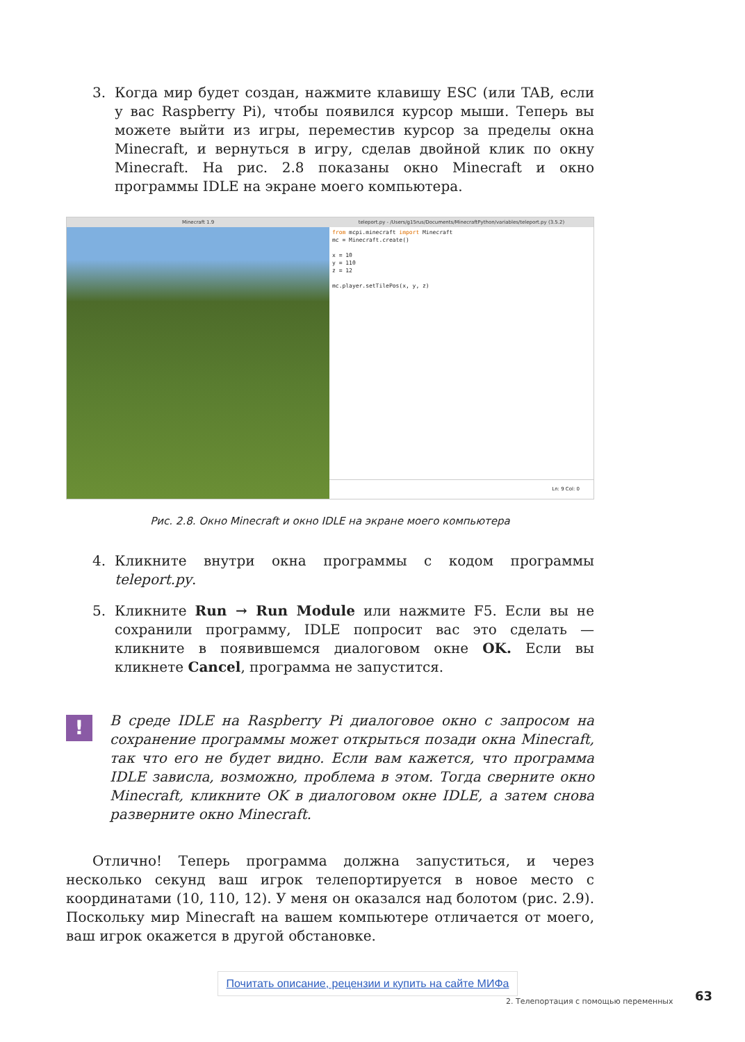3. Когда мир будет создан, нажмите клавишу ESC (или TAB, если у вас Raspberry Pi), чтобы появился курсор мыши. Теперь вы можете выйти из игры, переместив курсор за пределы окна Minecraft, и вернуться в игру, сделав двойной клик по окну Minecraft. На рис. 2.8 показаны окно Minecraft и окно программы IDLE на экране моего компьютера.
Minecraft 1.9 teleport.py - /Users/g15rus/Documents/MinecraftPython/variables/teleport.py (3.5.2)
from mcpi.minecraft import Minecraft
mc = Minecraft.create()

x = 10
y = 110
z = 12

mc.player.setTilePos(x, y, z)
Ln: 9 Col: 0
Рис. 2.8. Окно Minecraft и окно IDLE на экране моего компьютера
4. Кликните внутри окна программы с кодом программы teleport.py.
5. Кликните Run → Run Module или нажмите F5. Если вы не сохранили программу, IDLE попросит вас это сделать — кликните в появившемся диалоговом окне OK. Если вы кликнете Cancel, программа не запустится.
!
В среде IDLE на Raspberry Pi диалоговое окно с запросом на сохранение программы может открыться позади окна Minecraft, так что его не будет видно. Если вам кажется, что программа IDLE зависла, возможно, проблема в этом. Тогда сверните окно Minecraft, кликните OK в диалоговом окне IDLE, а затем снова разверните окно Minecraft.
Отлично! Теперь программа должна запуститься, и через несколько секунд ваш игрок телепортируется в новое место с координатами (10, 110, 12). У меня он оказался над болотом (рис. 2.9). Поскольку мир Minecraft на вашем компьютере отличается от моего, ваш игрок окажется в другой обстановке.
2. Телепортация с помощью переменных
Почитать описание, рецензии и купить на сайте МИФа
63